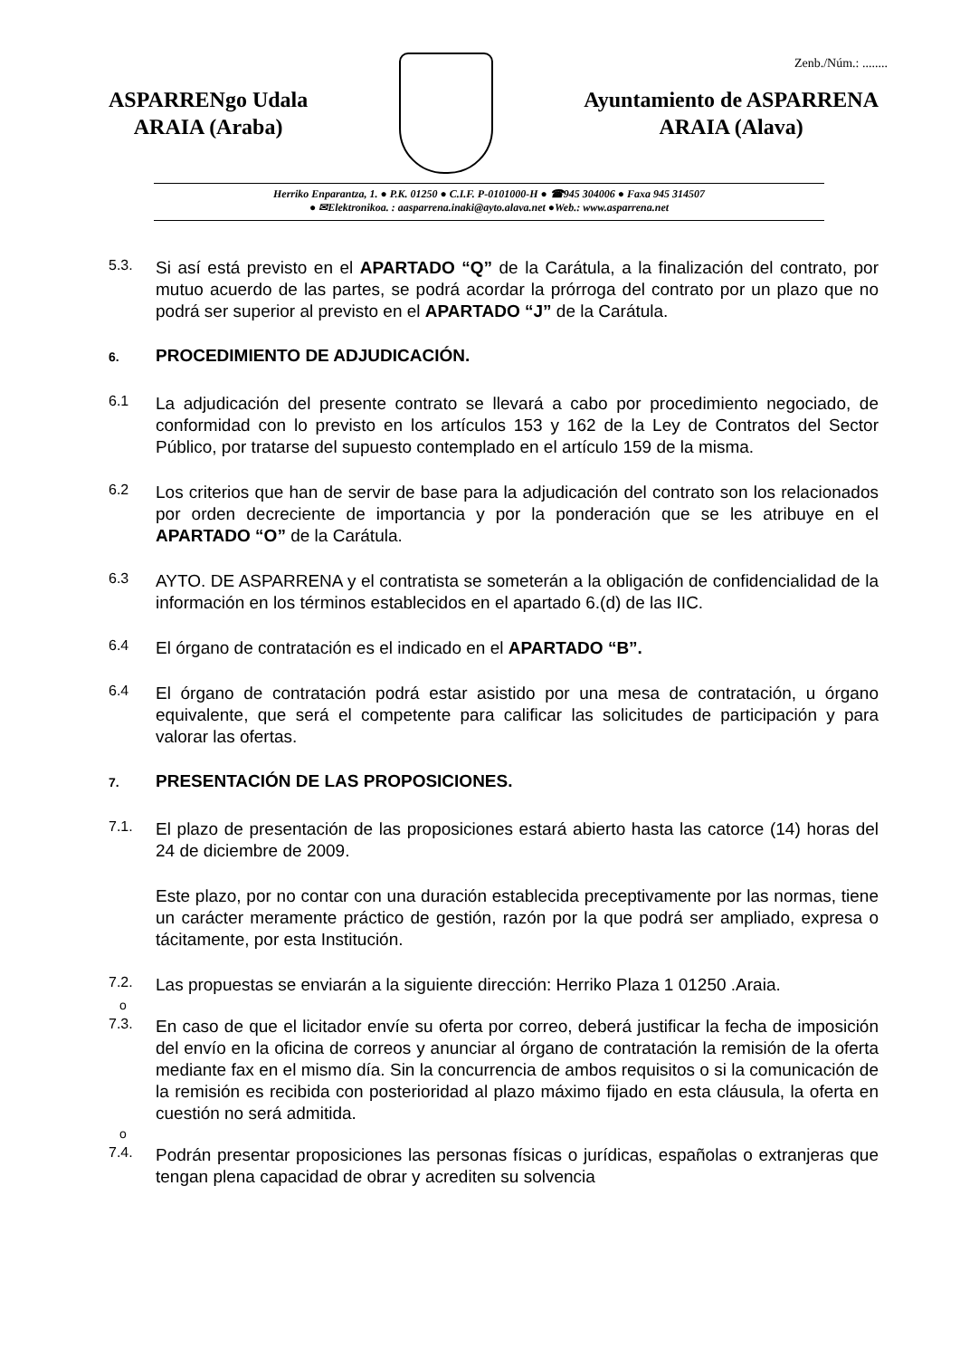Zenb./Núm.: ........
ASPARRENgo Udala
ARAIA (Araba)
Ayuntamiento de ASPARRENA
ARAIA (Alava)
Herriko Enparantza, 1. ● P.K. 01250 ● C.I.F. P-0101000-H ● ☎945 304006 ● Faxa 945 314507
● ✉Elektronikoa. : aasparrena.inaki@ayto.alava.net ●Web.: www.asparrena.net
5.3.
Si así está previsto en el APARTADO “Q” de la Carátula, a la finalización del contrato, por mutuo acuerdo de las partes, se podrá acordar la prórroga del contrato por un plazo que no podrá ser superior al previsto en el APARTADO “J” de la Carátula.
6. PROCEDIMIENTO DE ADJUDICACIÓN.
6.1
La adjudicación del presente contrato se llevará a cabo por procedimiento negociado, de conformidad con lo previsto en los artículos 153 y 162 de la Ley de Contratos del Sector Público, por tratarse del supuesto contemplado en el artículo 159 de la misma.
6.2
Los criterios que han de servir de base para la adjudicación del contrato son los relacionados por orden decreciente de importancia y por la ponderación que se les atribuye en el APARTADO “O” de la Carátula.
6.3
AYTO. DE ASPARRENA y el contratista se someterán a la obligación de confidencialidad de la información en los términos establecidos en el apartado 6.(d) de las IIC.
6.4
El órgano de contratación es el indicado en el APARTADO “B”.
6.4
El órgano de contratación podrá estar asistido por una mesa de contratación, u órgano equivalente, que será el competente para calificar las solicitudes de participación y para valorar las ofertas.
7. PRESENTACIÓN DE LAS PROPOSICIONES.
7.1.
El plazo de presentación de las proposiciones estará abierto hasta las catorce (14) horas del 24 de diciembre de 2009.
Este plazo, por no contar con una duración establecida preceptivamente por las normas, tiene un carácter meramente práctico de gestión, razón por la que podrá ser ampliado, expresa o tácitamente, por esta Institución.
7.2.
Las propuestas se enviarán a la siguiente dirección: Herriko Plaza 1 01250 .Araia.
o
7.3.
En caso de que el licitador envíe su oferta por correo, deberá justificar la fecha de imposición del envío en la oficina de correos y anunciar al órgano de contratación la remisión de la oferta mediante fax en el mismo día. Sin la concurrencia de ambos requisitos o si la comunicación de la remisión es recibida con posterioridad al plazo máximo fijado en esta cláusula, la oferta en cuestión no será admitida.
o
7.4.
Podrán presentar proposiciones las personas físicas o jurídicas, españolas o extranjeras que tengan plena capacidad de obrar y acrediten su solvencia